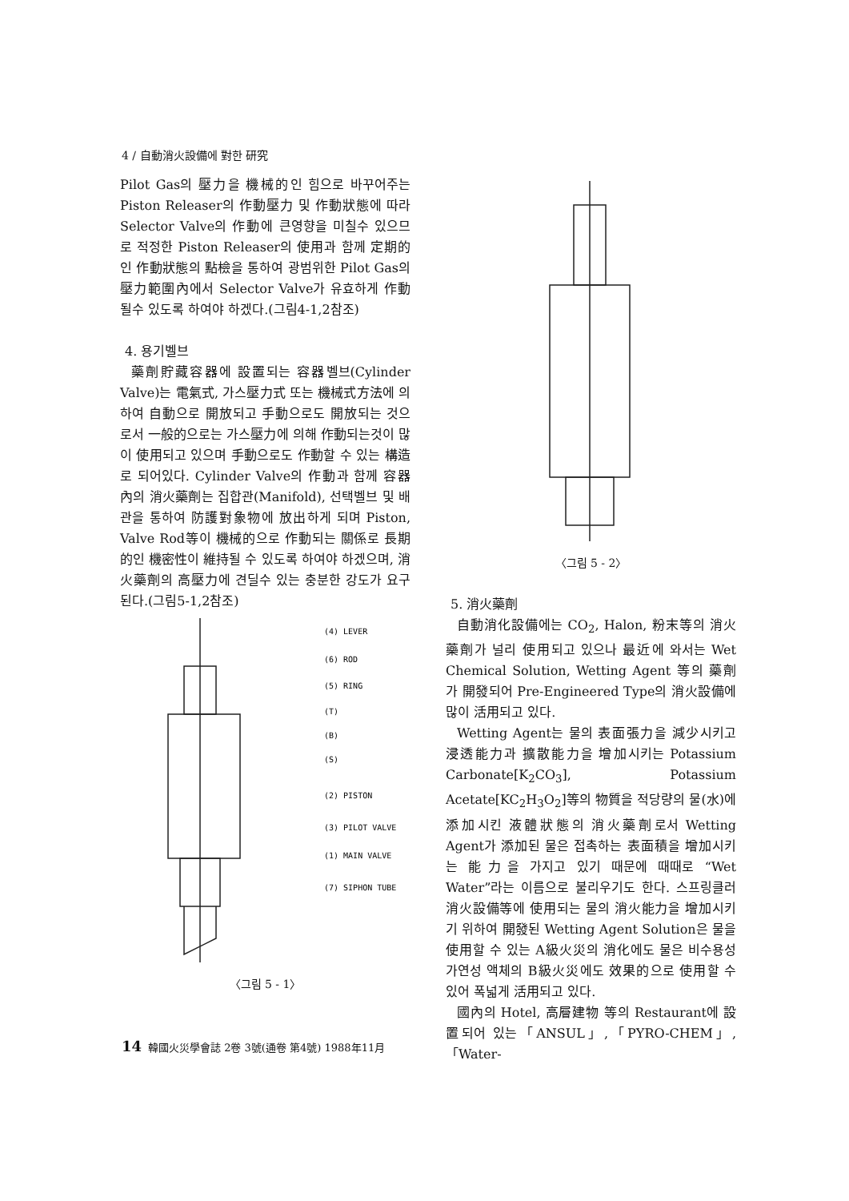4 / 自動消火設備에 對한 研究
Pilot Gas의 壓力을 機械的인 힘으로 바꾸어주는 Piston Releaser의 作動壓力 및 作動狀態에 따라 Selector Valve의 作動에 큰영향을 미칠수 있으므로 적정한 Piston Releaser의 使用과 함께 定期的인 作動狀態의 點檢을 통하여 광범위한 Pilot Gas의 壓力範圍內에서 Selector Valve가 유효하게 作動될수 있도록 하여야 하겠다.(그림4-1,2참조)
4. 용기벨브
藥劑貯藏容器에 設置되는 容器벨브(Cylinder Valve)는 電氣式, 가스壓力式 또는 機械式方法에 의하여 自動으로 開放되고 手動으로도 開放되는 것으로서 一般的으로는 가스壓力에 의해 作動되는것이 많이 使用되고 있으며 手動으로도 作動할 수 있는 構造로 되어있다. Cylinder Valve의 作動과 함께 容器內의 消火藥劑는 집합관(Manifold), 선택벨브 및 배관을 통하여 防護對象物에 放出하게 되며 Piston, Valve Rod等이 機械的으로 作動되는 關係로 長期的인 機密性이 維持될 수 있도록 하여야 하겠으며, 消火藥劑의 高壓力에 견딜수 있는 충분한 강도가 요구된다.(그림5-1,2참조)
(4) LEVER
(6) ROD
(5) RING
(T)
(B)
(S)
(2) PISTON
(3) PILOT VALVE
(1) MAIN VALVE
(7) SIPHON TUBE
〈그림 5 - 1〉
〈그림 5 - 2〉
5. 消火藥劑
自動消化設備에는 CO<sub>2</sub>, Halon, 粉末等의 消火藥劑가 널리 使用되고 있으나 最近에 와서는 Wet Chemical Solution, Wetting Agent 等의 藥劑가 開發되어 Pre-Engineered Type의 消火設備에 많이 活用되고 있다.
Wetting Agent는 물의 表面張力을 減少시키고 浸透能力과 擴散能力을 增加시키는 Potassium Carbonate[K<sub>2</sub>CO<sub>3</sub>], Potassium Acetate[KC<sub>2</sub>H<sub>3</sub>O<sub>2</sub>]等의 物質을 적당량의 물(水)에 添加시킨 液體狀態의 消火藥劑로서 Wetting Agent가 添加된 물은 접촉하는 表面積을 增加시키는 能力을 가지고 있기 때문에 때때로 “Wet Water”라는 이름으로 불리우기도 한다. 스프링클러 消火設備等에 使用되는 물의 消火能力을 增加시키기 위하여 開發된 Wetting Agent Solution은 물을 使用할 수 있는 A級火災의 消化에도 물은 비수용성 가연성 액체의 B級火災에도 效果的으로 使用할 수 있어 폭넓게 活用되고 있다.
國內의 Hotel, 高層建物 等의 Restaurant에 設置되어 있는「ANSUL」,「PYRO-CHEM」,「Water-
14 韓國火災學會誌 2卷 3號(通卷 第4號) 1988年11月